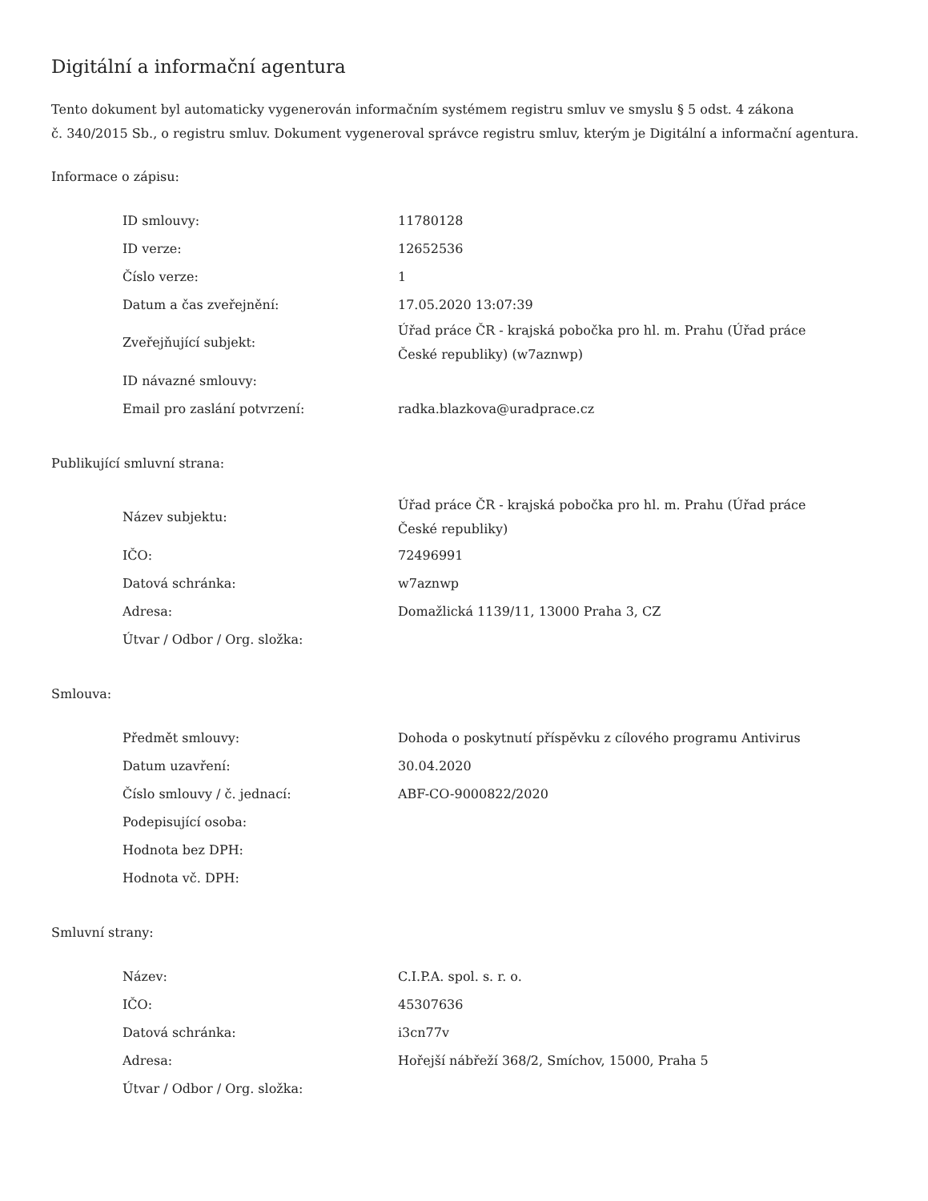Digitální a informační agentura
Tento dokument byl automaticky vygenerován informačním systémem registru smluv ve smyslu § 5 odst. 4 zákona
č. 340/2015 Sb., o registru smluv. Dokument vygeneroval správce registru smluv, kterým je Digitální a informační agentura.
Informace o zápisu:
| ID smlouvy: | 11780128 |
| ID verze: | 12652536 |
| Číslo verze: | 1 |
| Datum a čas zveřejnění: | 17.05.2020 13:07:39 |
| Zveřejňující subjekt: | Úřad práce ČR - krajská pobočka pro hl. m. Prahu (Úřad práce České republiky) (w7aznwp) |
| ID návazné smlouvy: | |
| Email pro zaslání potvrzení: | radka.blazkova@uradprace.cz |
Publikující smluvní strana:
| Název subjektu: | Úřad práce ČR - krajská pobočka pro hl. m. Prahu (Úřad práce České republiky) |
| IČO: | 72496991 |
| Datová schránka: | w7aznwp |
| Adresa: | Domažlická 1139/11, 13000 Praha 3, CZ |
| Útvar / Odbor / Org. složka: | |
Smlouva:
| Předmět smlouvy: | Dohoda o poskytnutí příspěvku z cílového programu Antivirus |
| Datum uzavření: | 30.04.2020 |
| Číslo smlouvy / č. jednací: | ABF-CO-9000822/2020 |
| Podepisující osoba: | |
| Hodnota bez DPH: | |
| Hodnota vč. DPH: | |
Smluvní strany:
| Název: | C.I.P.A. spol. s. r. o. |
| IČO: | 45307636 |
| Datová schránka: | i3cn77v |
| Adresa: | Hořejší nábřeží 368/2, Smíchov, 15000, Praha 5 |
| Útvar / Odbor / Org. složka: | |